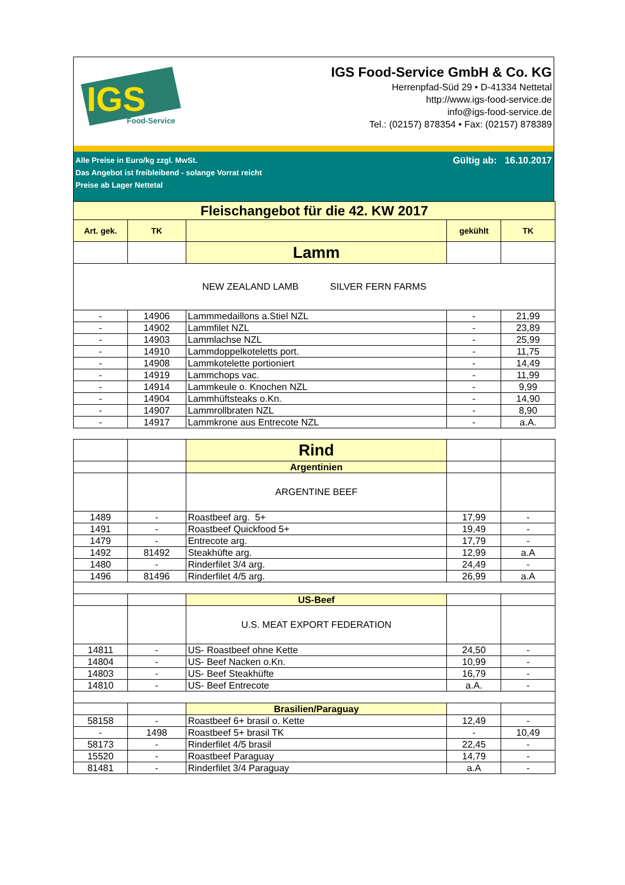IGS
Food-Service
IGS Food-Service GmbH & Co. KG
Herrenpfad-Süd 29 • D-41334 Nettetal
http://www.igs-food-service.de
info@igs-food-service.de
Tel.: (02157) 878354 • Fax: (02157) 878389
Alle Preise in Euro/kg zzgl. MwSt.
Das Angebot ist freibleibend - solange Vorrat reicht
Preise ab Lager Nettetal
Gültig ab: 16.10.2017
| Fleischangebot für die 42. KW 2017 | | | | |
| Art. gek. | TK | | gekühlt | TK |
| | | Lamm | | |
| NEW ZEALAND LAMB SILVER FERN FARMS | | | | |
| - | 14906 | Lammmedaillons a.Stiel NZL | - | 21,99 |
| - | 14902 | Lammfilet NZL | - | 23,89 |
| - | 14903 | Lammlachse NZL | - | 25,99 |
| - | 14910 | Lammdoppelkoteletts port. | - | 11,75 |
| - | 14908 | Lammkotelette portioniert | - | 14,49 |
| - | 14919 | Lammchops vac. | - | 11,99 |
| - | 14914 | Lammkeule o. Knochen NZL | - | 9,99 |
| - | 14904 | Lammhüftsteaks o.Kn. | - | 14,90 |
| - | 14907 | Lammrollbraten NZL | - | 8,90 |
| - | 14917 | Lammkrone aus Entrecote NZL | - | a.A. |
| | | Rind | | |
| | | Argentinien | | |
| | | ARGENTINE BEEF | | |
| 1489 | - | Roastbeef arg. 5+ | 17,99 | - |
| 1491 | - | Roastbeef Quickfood 5+ | 19,49 | - |
| 1479 | - | Entrecote arg. | 17,79 | - |
| 1492 | 81492 | Steakhüfte arg. | 12,99 | a.A |
| 1480 | - | Rinderfilet 3/4 arg. | 24,49 | - |
| 1496 | 81496 | Rinderfilet 4/5 arg. | 26,99 | a.A |
| | | US-Beef | | |
| | | U.S. MEAT EXPORT FEDERATION | | |
| 14811 | - | US- Roastbeef ohne Kette | 24,50 | - |
| 14804 | - | US- Beef Nacken o.Kn. | 10,99 | - |
| 14803 | - | US- Beef Steakhüfte | 16,79 | - |
| 14810 | - | US- Beef Entrecote | a.A. | - |
| | | Brasilien/Paraguay | | |
| 58158 | - | Roastbeef 6+ brasil o. Kette | 12,49 | - |
| - | 1498 | Roastbeef 5+ brasil TK | - | 10,49 |
| 58173 | - | Rinderfilet 4/5 brasil | 22,45 | - |
| 15520 | - | Roastbeef Paraguay | 14,79 | - |
| 81481 | - | Rinderfilet 3/4 Paraguay | a.A | - |